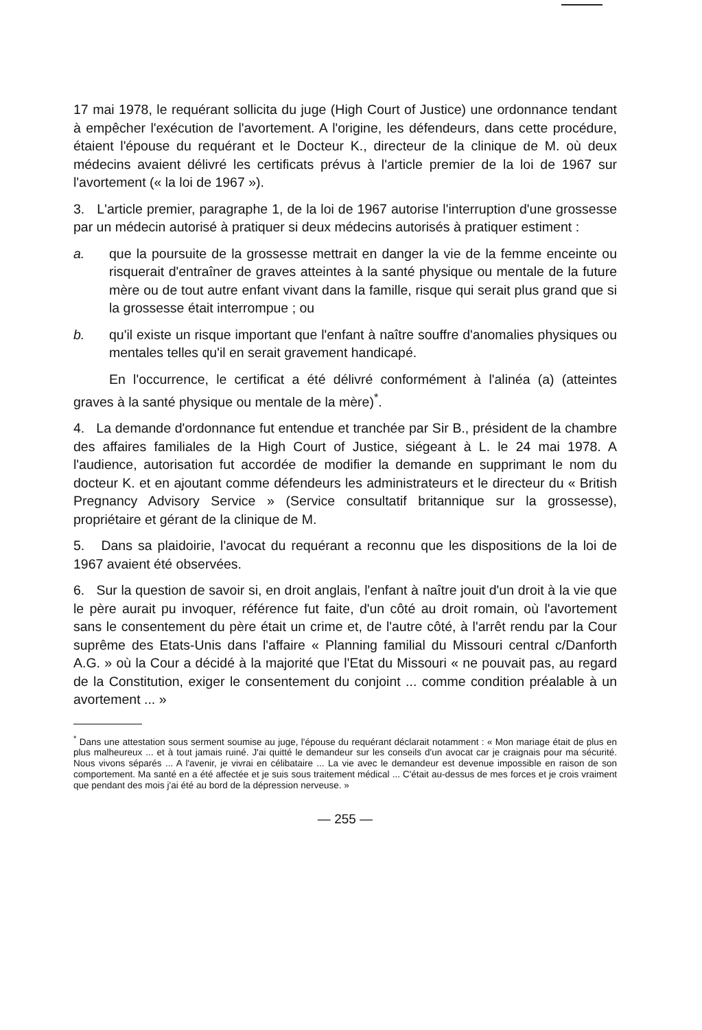17 mai 1978, le requérant sollicita du juge (High Court of Justice) une ordonnance tendant à empêcher l'exécution de l'avortement. A l'origine, les défendeurs, dans cette procédure, étaient l'épouse du requérant et le Docteur K., directeur de la clinique de M. où deux médecins avaient délivré les certificats prévus à l'article premier de la loi de 1967 sur l'avortement (« la loi de 1967 »).
3. L'article premier, paragraphe 1, de la loi de 1967 autorise l'interruption d'une grossesse par un médecin autorisé à pratiquer si deux médecins autorisés à pratiquer estiment :
a. que la poursuite de la grossesse mettrait en danger la vie de la femme enceinte ou risquerait d'entraîner de graves atteintes à la santé physique ou mentale de la future mère ou de tout autre enfant vivant dans la famille, risque qui serait plus grand que si la grossesse était interrompue ; ou
b. qu'il existe un risque important que l'enfant à naître souffre d'anomalies physiques ou mentales telles qu'il en serait gravement handicapé.
En l'occurrence, le certificat a été délivré conformément à l'alinéa (a) (atteintes graves à la santé physique ou mentale de la mère)<sup>*</sup>.
4. La demande d'ordonnance fut entendue et tranchée par Sir B., président de la chambre des affaires familiales de la High Court of Justice, siégeant à L. le 24 mai 1978. A l'audience, autorisation fut accordée de modifier la demande en supprimant le nom du docteur K. et en ajoutant comme défendeurs les administrateurs et le directeur du « British Pregnancy Advisory Service » (Service consultatif britannique sur la grossesse), propriétaire et gérant de la clinique de M.
5. Dans sa plaidoirie, l'avocat du requérant a reconnu que les dispositions de la loi de 1967 avaient été observées.
6. Sur la question de savoir si, en droit anglais, l'enfant à naître jouit d'un droit à la vie que le père aurait pu invoquer, référence fut faite, d'un côté au droit romain, où l'avortement sans le consentement du père était un crime et, de l'autre côté, à l'arrêt rendu par la Cour suprême des Etats-Unis dans l'affaire « Planning familial du Missouri central c/Danforth A.G. » où la Cour a décidé à la majorité que l'Etat du Missouri « ne pouvait pas, au regard de la Constitution, exiger le consentement du conjoint ... comme condition préalable à un avortement ... »
<sup>*</sup> Dans une attestation sous serment soumise au juge, l'épouse du requérant déclarait notamment : « Mon mariage était de plus en plus malheureux ... et à tout jamais ruiné. J'ai quitté le demandeur sur les conseils d'un avocat car je craignais pour ma sécurité. Nous vivons séparés ... A l'avenir, je vivrai en célibataire ... La vie avec le demandeur est devenue impossible en raison de son comportement. Ma santé en a été affectée et je suis sous traitement médical ... C'était au-dessus de mes forces et je crois vraiment que pendant des mois j'ai été au bord de la dépression nerveuse. »
— 255 —